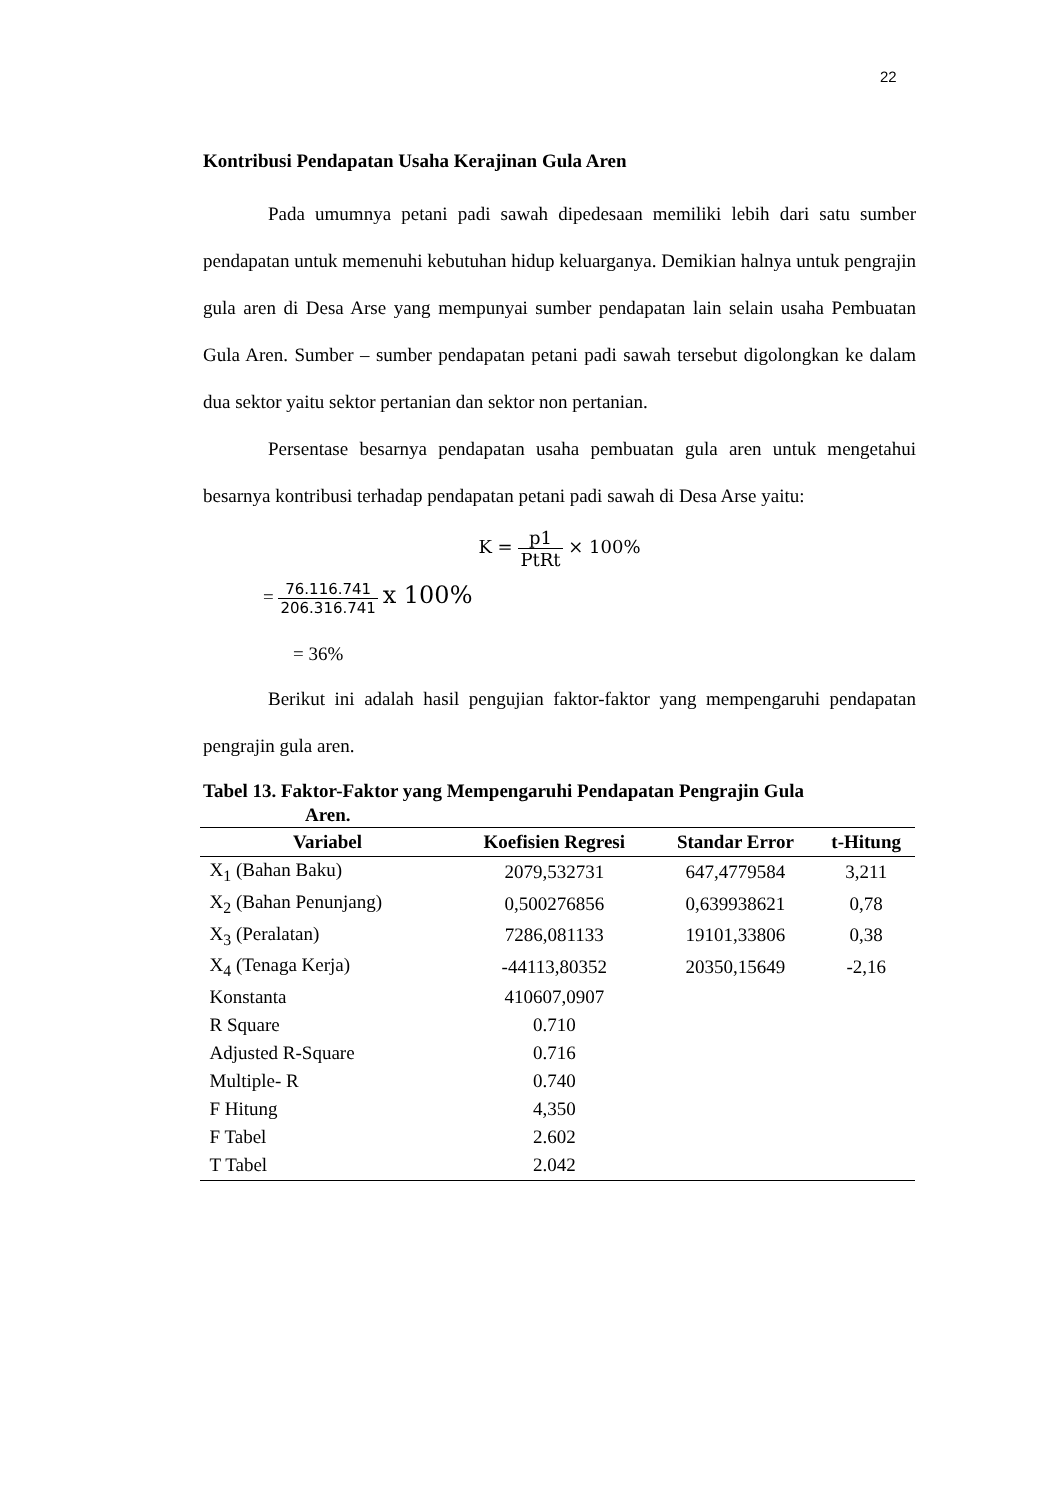22
Kontribusi Pendapatan Usaha Kerajinan Gula Aren
Pada umumnya petani padi sawah dipedesaan memiliki lebih dari satu sumber pendapatan untuk memenuhi kebutuhan hidup keluarganya. Demikian halnya untuk pengrajin gula aren di Desa Arse yang mempunyai sumber pendapatan lain selain usaha Pembuatan Gula Aren. Sumber – sumber pendapatan petani padi sawah tersebut digolongkan ke dalam dua sektor yaitu sektor pertanian dan sektor non pertanian.
Persentase besarnya pendapatan usaha pembuatan gula aren untuk mengetahui besarnya kontribusi terhadap pendapatan petani padi sawah di Desa Arse yaitu:
K = p1 PtRt × 100%
= 76.116.741 206.316.741 x 100%
= 36%
Berikut ini adalah hasil pengujian faktor-faktor yang mempengaruhi pendapatan pengrajin gula aren.
Tabel 13. Faktor-Faktor yang Mempengaruhi Pendapatan Pengrajin Gula
Aren.
| Variabel | Koefisien Regresi | Standar Error | t-Hitung |
| --- | --- | --- | --- |
| X<sub>1</sub> (Bahan Baku) | 2079,532731 | 647,4779584 | 3,211 |
| X<sub>2</sub> (Bahan Penunjang) | 0,500276856 | 0,639938621 | 0,78 |
| X<sub>3</sub> (Peralatan) | 7286,081133 | 19101,33806 | 0,38 |
| X<sub>4</sub> (Tenaga Kerja) | -44113,80352 | 20350,15649 | -2,16 |
| Konstanta | 410607,0907 | | |
| R Square | 0.710 | | |
| Adjusted R-Square | 0.716 | | |
| Multiple- R | 0.740 | | |
| F Hitung | 4,350 | | |
| F Tabel | 2.602 | | |
| T Tabel | 2.042 | | |